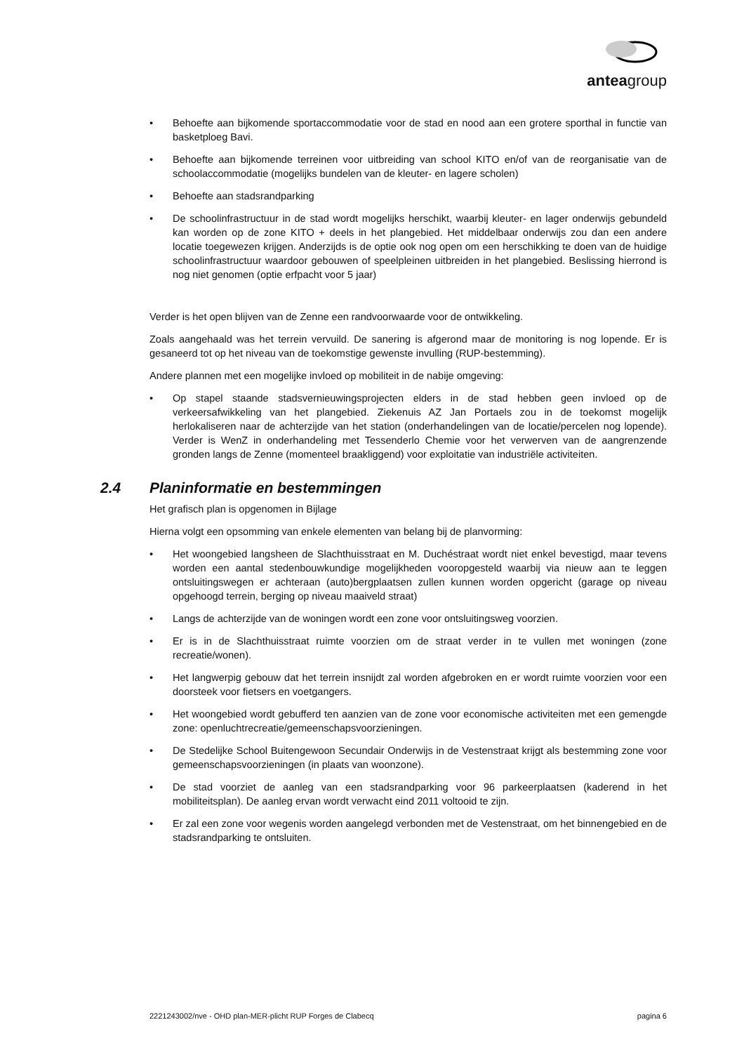anteagroup
• Behoefte aan bijkomende sportaccommodatie voor de stad en nood aan een grotere sporthal in functie van basketploeg Bavi.
• Behoefte aan bijkomende terreinen voor uitbreiding van school KITO en/of van de reorganisatie van de schoolaccommodatie (mogelijks bundelen van de kleuter- en lagere scholen)
• Behoefte aan stadsrandparking
• De schoolinfrastructuur in de stad wordt mogelijks herschikt, waarbij kleuter- en lager onderwijs gebundeld kan worden op de zone KITO + deels in het plangebied. Het middelbaar onderwijs zou dan een andere locatie toegewezen krijgen. Anderzijds is de optie ook nog open om een herschikking te doen van de huidige schoolinfrastructuur waardoor gebouwen of speelpleinen uitbreiden in het plangebied. Beslissing hierrond is nog niet genomen (optie erfpacht voor 5 jaar)
Verder is het open blijven van de Zenne een randvoorwaarde voor de ontwikkeling.
Zoals aangehaald was het terrein vervuild. De sanering is afgerond maar de monitoring is nog lopende. Er is gesaneerd tot op het niveau van de toekomstige gewenste invulling (RUP-bestemming).
Andere plannen met een mogelijke invloed op mobiliteit in de nabije omgeving:
• Op stapel staande stadsvernieuwingsprojecten elders in de stad hebben geen invloed op de verkeersafwikkeling van het plangebied. Ziekenuis AZ Jan Portaels zou in de toekomst mogelijk herlokaliseren naar de achterzijde van het station (onderhandelingen van de locatie/percelen nog lopende). Verder is WenZ in onderhandeling met Tessenderlo Chemie voor het verwerven van de aangrenzende gronden langs de Zenne (momenteel braakliggend) voor exploitatie van industriële activiteiten.
2.4 Planinformatie en bestemmingen
Het grafisch plan is opgenomen in Bijlage
Hierna volgt een opsomming van enkele elementen van belang bij de planvorming:
• Het woongebied langsheen de Slachthuisstraat en M. Duchéstraat wordt niet enkel bevestigd, maar tevens worden een aantal stedenbouwkundige mogelijkheden vooropgesteld waarbij via nieuw aan te leggen ontsluitingswegen er achteraan (auto)bergplaatsen zullen kunnen worden opgericht (garage op niveau opgehoogd terrein, berging op niveau maaiveld straat)
• Langs de achterzijde van de woningen wordt een zone voor ontsluitingsweg voorzien.
• Er is in de Slachthuisstraat ruimte voorzien om de straat verder in te vullen met woningen (zone recreatie/wonen).
• Het langwerpig gebouw dat het terrein insnijdt zal worden afgebroken en er wordt ruimte voorzien voor een doorsteek voor fietsers en voetgangers.
• Het woongebied wordt gebufferd ten aanzien van de zone voor economische activiteiten met een gemengde zone: openluchtrecreatie/gemeenschapsvoorzieningen.
• De Stedelijke School Buitengewoon Secundair Onderwijs in de Vestenstraat krijgt als bestemming zone voor gemeenschapsvoorzieningen (in plaats van woonzone).
• De stad voorziet de aanleg van een stadsrandparking voor 96 parkeerplaatsen (kaderend in het mobiliteitsplan). De aanleg ervan wordt verwacht eind 2011 voltooid te zijn.
• Er zal een zone voor wegenis worden aangelegd verbonden met de Vestenstraat, om het binnengebied en de stadsrandparking te ontsluiten.
2221243002/nve - OHD plan-MER-plicht RUP Forges de Clabecq pagina 6